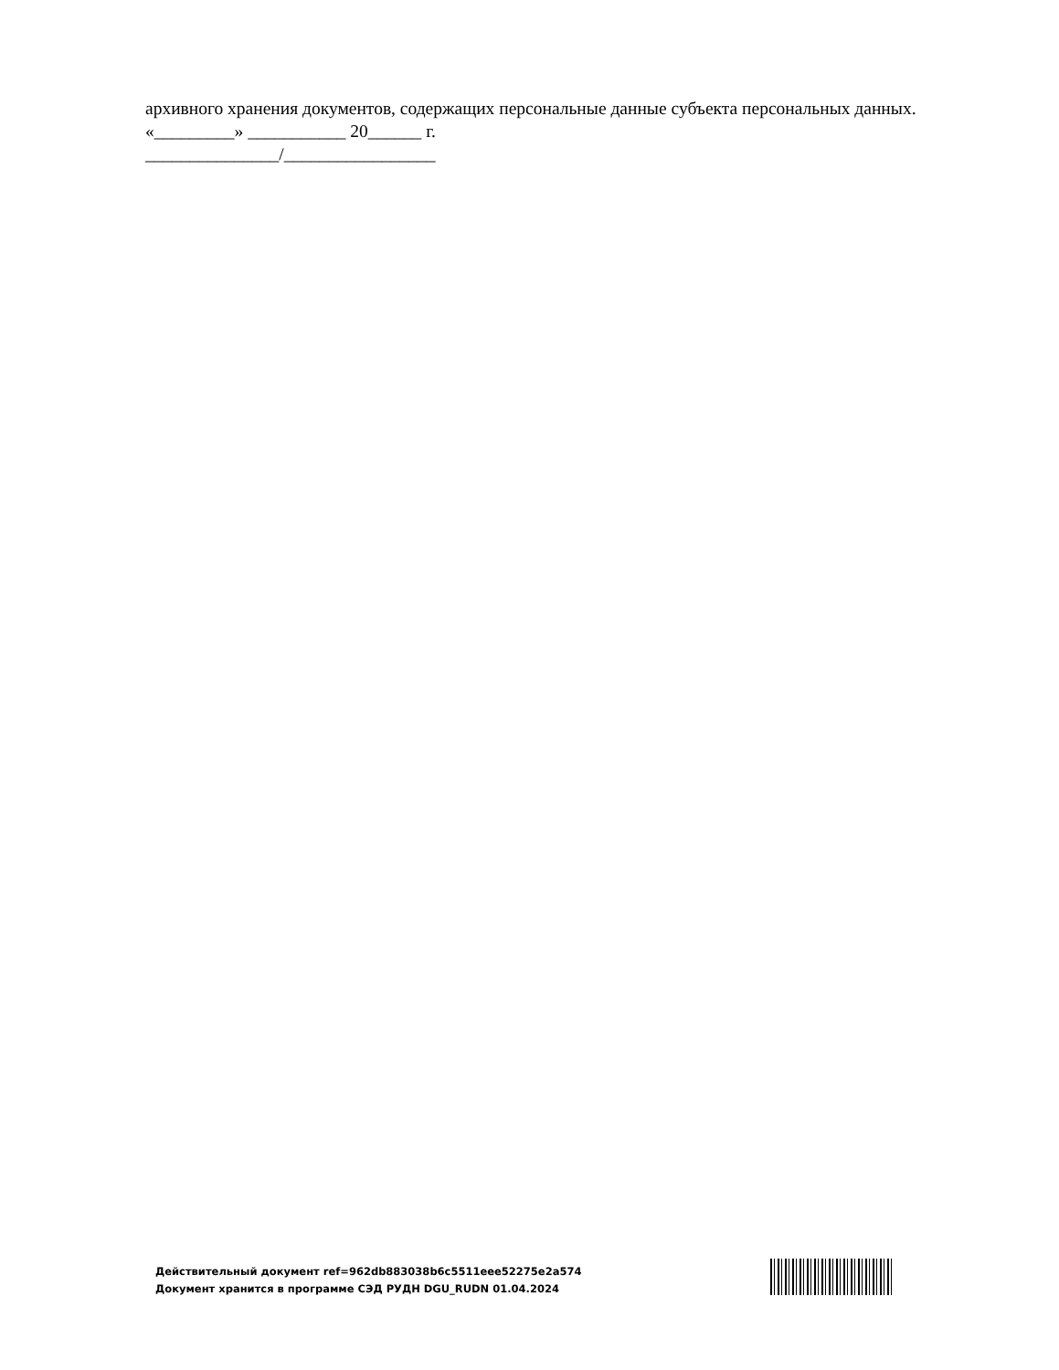архивного хранения документов, содержащих персональные данные субъекта персональных данных.
«_________» ___________ 20______ г.
_______________/_________________
Действительный документ ref=962db883038b6c5511eee52275e2a574
Документ хранится в программе СЭД РУДН DGU_RUDN 01.04.2024